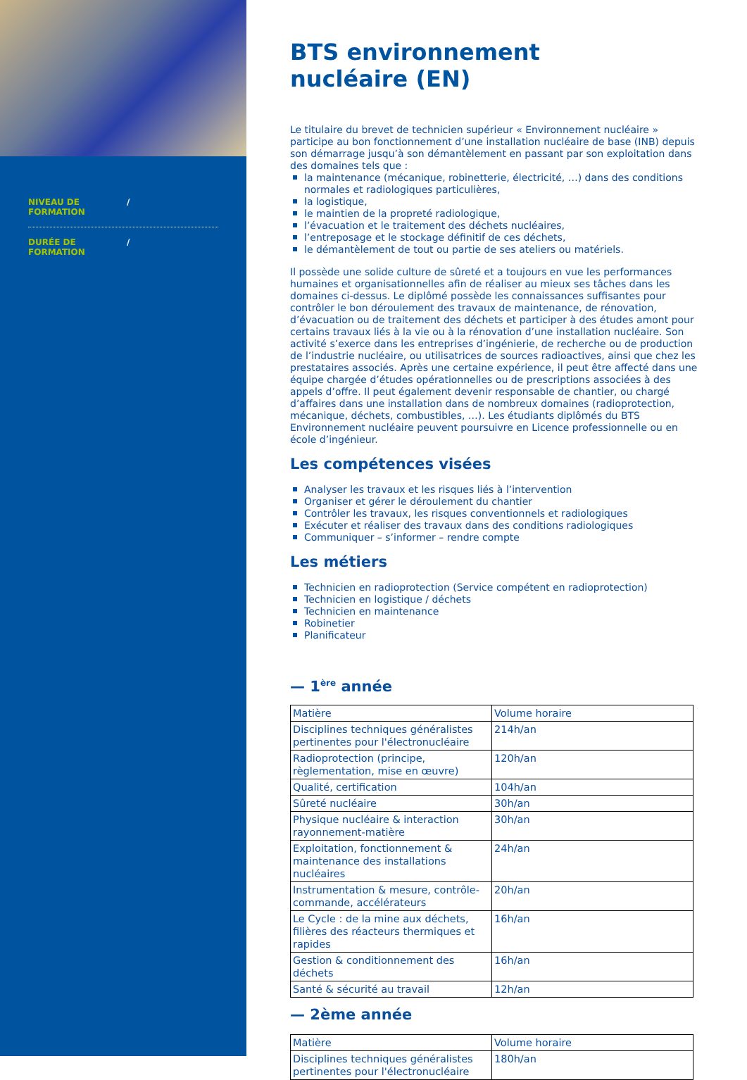NIVEAU DE
FORMATION /
DURÉE DE
FORMATION /
BTS environnement
nucléaire (EN)
Le titulaire du brevet de technicien supérieur « Environnement nucléaire » participe au bon fonctionnement d’une installation nucléaire de base (INB) depuis son démarrage jusqu’à son démantèlement en passant par son exploitation dans des domaines tels que :
la maintenance (mécanique, robinetterie, électricité, …) dans des conditions normales et radiologiques particulières,
la logistique,
le maintien de la propreté radiologique,
l’évacuation et le traitement des déchets nucléaires,
l’entreposage et le stockage définitif de ces déchets,
le démantèlement de tout ou partie de ses ateliers ou matériels.
Il possède une solide culture de sûreté et a toujours en vue les performances humaines et organisationnelles afin de réaliser au mieux ses tâches dans les domaines ci-dessus. Le diplômé possède les connaissances suffisantes pour contrôler le bon déroulement des travaux de maintenance, de rénovation, d’évacuation ou de traitement des déchets et participer à des études amont pour certains travaux liés à la vie ou à la rénovation d’une installation nucléaire. Son activité s’exerce dans les entreprises d’ingénierie, de recherche ou de production de l’industrie nucléaire, ou utilisatrices de sources radioactives, ainsi que chez les prestataires associés. Après une certaine expérience, il peut être affecté dans une équipe chargée d’études opérationnelles ou de prescriptions associées à des appels d’offre. Il peut également devenir responsable de chantier, ou chargé d’affaires dans une installation dans de nombreux domaines (radioprotection, mécanique, déchets, combustibles, …). Les étudiants diplômés du BTS Environnement nucléaire peuvent poursuivre en Licence professionnelle ou en école d’ingénieur.
Les compétences visées
Analyser les travaux et les risques liés à l’intervention
Organiser et gérer le déroulement du chantier
Contrôler les travaux, les risques conventionnels et radiologiques
Exécuter et réaliser des travaux dans des conditions radiologiques
Communiquer – s’informer – rendre compte
Les métiers
Technicien en radioprotection (Service compétent en radioprotection)
Technicien en logistique / déchets
Technicien en maintenance
Robinetier
Planificateur
— 1<sup>ère</sup> année
| Matière | Volume horaire |
| Disciplines techniques généralistes pertinentes pour l'électronucléaire | 214h/an |
| Radioprotection (principe, règlementation, mise en œuvre) | 120h/an |
| Qualité, certification | 104h/an |
| Sûreté nucléaire | 30h/an |
| Physique nucléaire & interaction rayonnement-matière | 30h/an |
| Exploitation, fonctionnement & maintenance des installations nucléaires | 24h/an |
| Instrumentation & mesure, contrôle-commande, accélérateurs | 20h/an |
| Le Cycle : de la mine aux déchets, filières des réacteurs thermiques et rapides | 16h/an |
| Gestion & conditionnement des déchets | 16h/an |
| Santé & sécurité au travail | 12h/an |
— 2ème année
| Matière | Volume horaire |
| Disciplines techniques généralistes pertinentes pour l'électronucléaire | 180h/an |